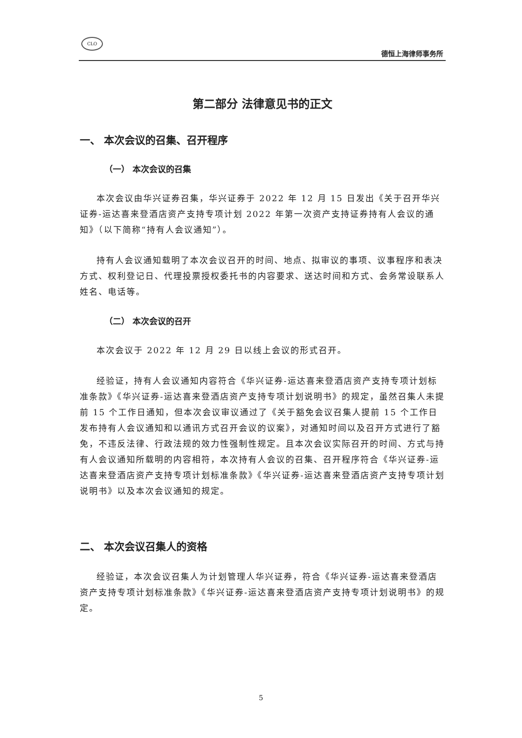CLO
德恒上海律师事务所
第二部分 法律意见书的正文
一、 本次会议的召集、召开程序
（一） 本次会议的召集
本次会议由华兴证券召集，华兴证券于 2022 年 12 月 15 日发出《关于召开华兴证券-运达喜来登酒店资产支持专项计划 2022 年第一次资产支持证券持有人会议的通知》（以下简称“持有人会议通知”）。
持有人会议通知载明了本次会议召开的时间、地点、拟审议的事项、议事程序和表决方式、权利登记日、代理投票授权委托书的内容要求、送达时间和方式、会务常设联系人姓名、电话等。
（二） 本次会议的召开
本次会议于 2022 年 12 月 29 日以线上会议的形式召开。
经验证，持有人会议通知内容符合《华兴证券-运达喜来登酒店资产支持专项计划标准条款》《华兴证券-运达喜来登酒店资产支持专项计划说明书》的规定，虽然召集人未提前 15 个工作日通知，但本次会议审议通过了《关于豁免会议召集人提前 15 个工作日发布持有人会议通知和以通讯方式召开会议的议案》，对通知时间以及召开方式进行了豁免，不违反法律、行政法规的效力性强制性规定。且本次会议实际召开的时间、方式与持有人会议通知所载明的内容相符，本次持有人会议的召集、召开程序符合《华兴证券-运达喜来登酒店资产支持专项计划标准条款》《华兴证券-运达喜来登酒店资产支持专项计划说明书》以及本次会议通知的规定。
二、 本次会议召集人的资格
经验证，本次会议召集人为计划管理人华兴证券，符合《华兴证券-运达喜来登酒店资产支持专项计划标准条款》《华兴证券-运达喜来登酒店资产支持专项计划说明书》的规定。
5